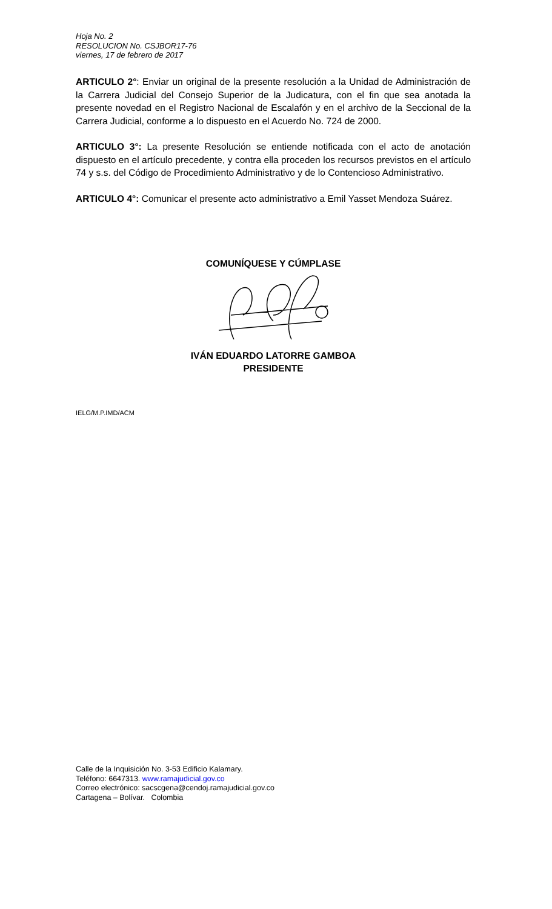Hoja No. 2
RESOLUCION No. CSJBOR17-76
viernes, 17 de febrero de 2017
ARTICULO 2°: Enviar un original de la presente resolución a la Unidad de Administración de la Carrera Judicial del Consejo Superior de la Judicatura, con el fin que sea anotada la presente novedad en el Registro Nacional de Escalafón y en el archivo de la Seccional de la Carrera Judicial, conforme a lo dispuesto en el Acuerdo No. 724 de 2000.
ARTICULO 3°: La presente Resolución se entiende notificada con el acto de anotación dispuesto en el artículo precedente, y contra ella proceden los recursos previstos en el artículo 74 y s.s. del Código de Procedimiento Administrativo y de lo Contencioso Administrativo.
ARTICULO 4°: Comunicar el presente acto administrativo a Emil Yasset Mendoza Suárez.
COMUNÍQUESE Y CÚMPLASE
IVÁN EDUARDO LATORRE GAMBOA
PRESIDENTE
IELG/M.P.IMD/ACM
Calle de la Inquisición No. 3-53 Edificio Kalamary.
Teléfono: 6647313. www.ramajudicial.gov.co
Correo electrónico: sacscgena@cendoj.ramajudicial.gov.co
Cartagena – Bolívar. Colombia